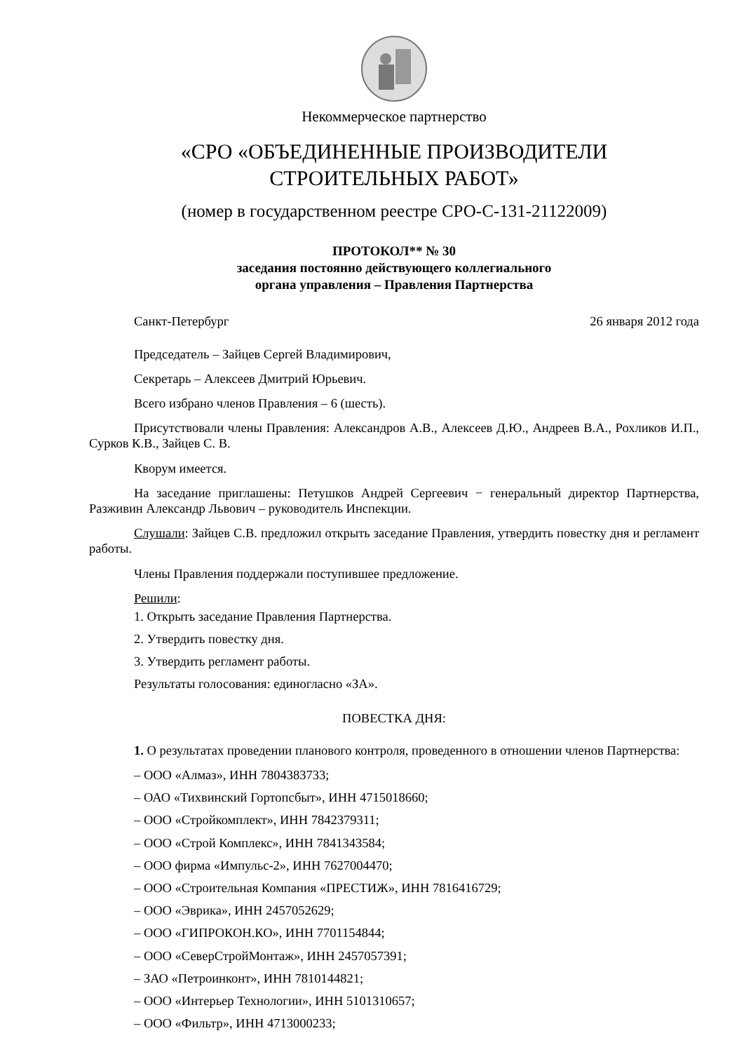Некоммерческое партнерство
«СРО «ОБЪЕДИНЕННЫЕ ПРОИЗВОДИТЕЛИ
СТРОИТЕЛЬНЫХ РАБОТ»
(номер в государственном реестре СРО-С-131-21122009)
ПРОТОКОЛ** № 30
заседания постоянно действующего коллегиального
органа управления – Правления Партнерства
Санкт-Петербург 26 января 2012 года
Председатель – Зайцев Сергей Владимирович,
Секретарь – Алексеев Дмитрий Юрьевич.
Всего избрано членов Правления – 6 (шесть).
Присутствовали члены Правления: Александров А.В., Алексеев Д.Ю., Андреев В.А., Рохликов И.П., Сурков К.В., Зайцев С. В.
Кворум имеется.
На заседание приглашены: Петушков Андрей Сергеевич − генеральный директор Партнерства, Разживин Александр Львович – руководитель Инспекции.
Слушали: Зайцев С.В. предложил открыть заседание Правления, утвердить повестку дня и регламент работы.
Члены Правления поддержали поступившее предложение.
Решили:
1. Открыть заседание Правления Партнерства.
2. Утвердить повестку дня.
3. Утвердить регламент работы.
Результаты голосования: единогласно «ЗА».
ПОВЕСТКА ДНЯ:
1. О результатах проведении планового контроля, проведенного в отношении членов Партнерства:
– ООО «Алмаз», ИНН 7804383733;
– ОАО «Тихвинский Гортопсбыт», ИНН 4715018660;
– ООО «Стройкомплект», ИНН 7842379311;
– ООО «Строй Комплекс», ИНН 7841343584;
– ООО фирма «Импульс-2», ИНН 7627004470;
– ООО «Строительная Компания «ПРЕСТИЖ», ИНН 7816416729;
– ООО «Эврика», ИНН 2457052629;
– ООО «ГИПРОКОН.КО», ИНН 7701154844;
– ООО «СеверСтройМонтаж», ИНН 2457057391;
– ЗАО «Петроинконт», ИНН 7810144821;
– ООО «Интерьер Технологии», ИНН 5101310657;
– ООО «Фильтр», ИНН 4713000233;